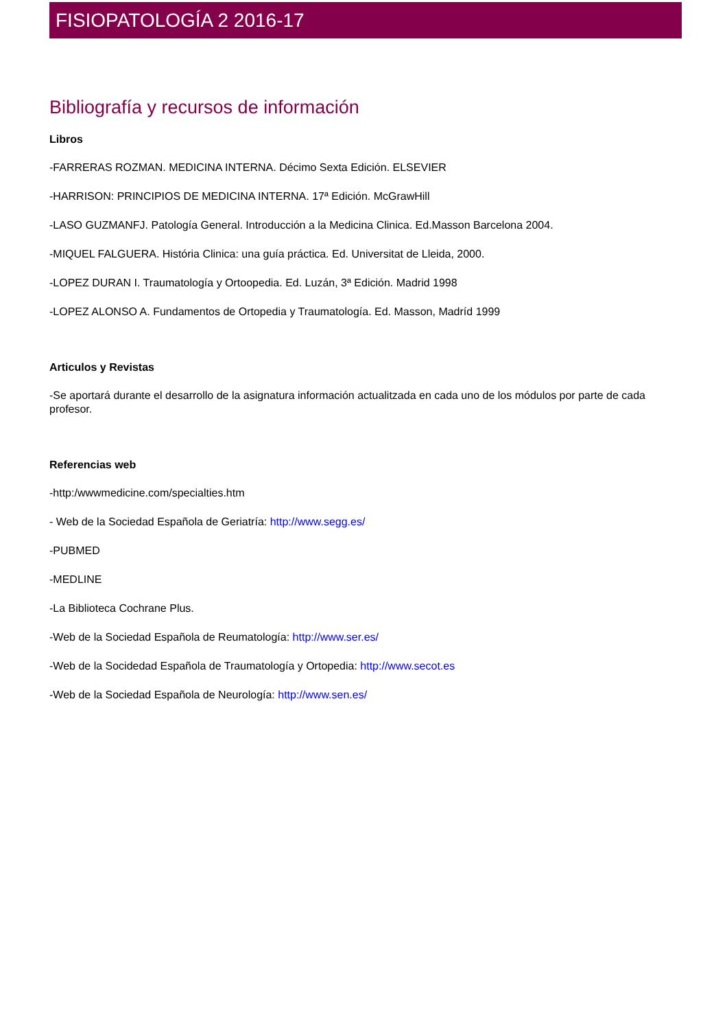FISIOPATOLOGÍA 2 2016-17
Bibliografía y recursos de información
Libros
-FARRERAS ROZMAN. MEDICINA INTERNA. Décimo Sexta Edición. ELSEVIER
-HARRISON: PRINCIPIOS DE MEDICINA INTERNA. 17ª Edición. McGrawHill
-LASO GUZMANFJ. Patología General. Introducción a la Medicina Clinica. Ed.Masson Barcelona 2004.
-MIQUEL FALGUERA. História Clinica: una guía práctica. Ed. Universitat de Lleida, 2000.
-LOPEZ DURAN I. Traumatología y Ortoopedia. Ed. Luzán, 3ª Edición. Madrid 1998
-LOPEZ ALONSO A. Fundamentos de Ortopedia y Traumatología. Ed. Masson, Madríd 1999
Articulos y Revistas
-Se aportará durante el desarrollo de la asignatura información actualitzada en cada uno de los módulos por parte de cada profesor.
Referencias web
-http:/wwwmedicine.com/specialties.htm
- Web de la Sociedad Española de Geriatría: http://www.segg.es/
-PUBMED
-MEDLINE
-La Biblioteca Cochrane Plus.
-Web de la Sociedad Española de Reumatología: http://www.ser.es/
-Web de la Socidedad Española de Traumatología y Ortopedia: http://www.secot.es
-Web de la Sociedad Española de Neurología: http://www.sen.es/